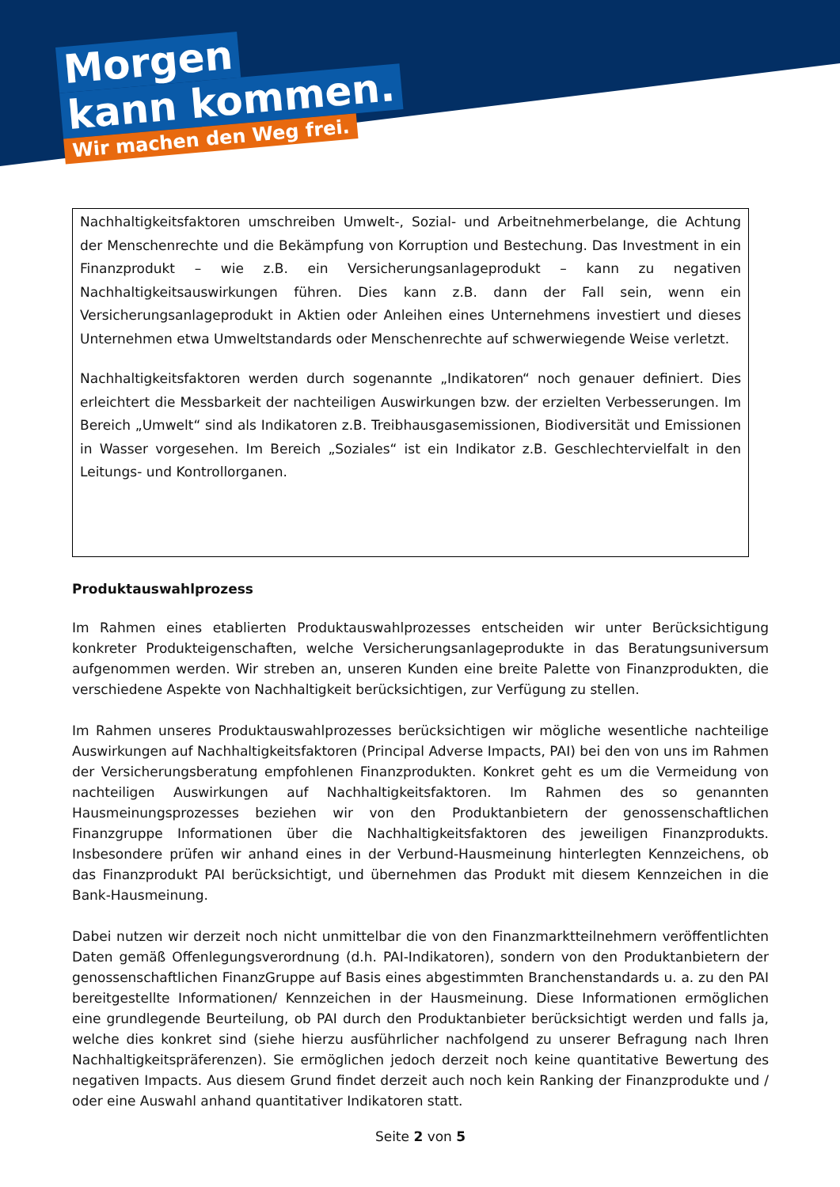Morgen
kann kommen.
Wir machen den Weg frei.
Nachhaltigkeitsfaktoren umschreiben Umwelt-, Sozial- und Arbeitnehmerbelange, die Achtung der Menschenrechte und die Bekämpfung von Korruption und Bestechung. Das Investment in ein Finanzprodukt – wie z.B. ein Versicherungsanlageprodukt – kann zu negativen Nachhaltigkeitsauswirkungen führen. Dies kann z.B. dann der Fall sein, wenn ein Versicherungsanlageprodukt in Aktien oder Anleihen eines Unternehmens investiert und dieses Unternehmen etwa Umweltstandards oder Menschenrechte auf schwerwiegende Weise verletzt.
Nachhaltigkeitsfaktoren werden durch sogenannte „Indikatoren“ noch genauer definiert. Dies erleichtert die Messbarkeit der nachteiligen Auswirkungen bzw. der erzielten Verbesserungen. Im Bereich „Umwelt“ sind als Indikatoren z.B. Treibhausgasemissionen, Biodiversität und Emissionen in Wasser vorgesehen. Im Bereich „Soziales“ ist ein Indikator z.B. Geschlechtervielfalt in den Leitungs- und Kontrollorganen.
Produktauswahlprozess
Im Rahmen eines etablierten Produktauswahlprozesses entscheiden wir unter Berücksichtigung konkreter Produkteigenschaften, welche Versicherungsanlageprodukte in das Beratungsuniversum aufgenommen werden. Wir streben an, unseren Kunden eine breite Palette von Finanzprodukten, die verschiedene Aspekte von Nachhaltigkeit berücksichtigen, zur Verfügung zu stellen.
Im Rahmen unseres Produktauswahlprozesses berücksichtigen wir mögliche wesentliche nachteilige Auswirkungen auf Nachhaltigkeitsfaktoren (Principal Adverse Impacts, PAI) bei den von uns im Rahmen der Versicherungsberatung empfohlenen Finanzprodukten. Konkret geht es um die Vermeidung von nachteiligen Auswirkungen auf Nachhaltigkeitsfaktoren. Im Rahmen des so genannten Hausmeinungsprozesses beziehen wir von den Produktanbietern der genossenschaftlichen Finanzgruppe Informationen über die Nachhaltigkeitsfaktoren des jeweiligen Finanzprodukts. Insbesondere prüfen wir anhand eines in der Verbund-Hausmeinung hinterlegten Kennzeichens, ob das Finanzprodukt PAI berücksichtigt, und übernehmen das Produkt mit diesem Kennzeichen in die Bank-Hausmeinung.
Dabei nutzen wir derzeit noch nicht unmittelbar die von den Finanzmarktteilnehmern veröffentlichten Daten gemäß Offenlegungsverordnung (d.h. PAI-Indikatoren), sondern von den Produktanbietern der genossenschaftlichen FinanzGruppe auf Basis eines abgestimmten Branchenstandards u. a. zu den PAI bereitgestellte Informationen/ Kennzeichen in der Hausmeinung. Diese Informationen ermöglichen eine grundlegende Beurteilung, ob PAI durch den Produktanbieter berücksichtigt werden und falls ja, welche dies konkret sind (siehe hierzu ausführlicher nachfolgend zu unserer Befragung nach Ihren Nachhaltigkeitspräferenzen). Sie ermöglichen jedoch derzeit noch keine quantitative Bewertung des negativen Impacts. Aus diesem Grund findet derzeit auch noch kein Ranking der Finanzprodukte und / oder eine Auswahl anhand quantitativer Indikatoren statt.
Seite 2 von 5